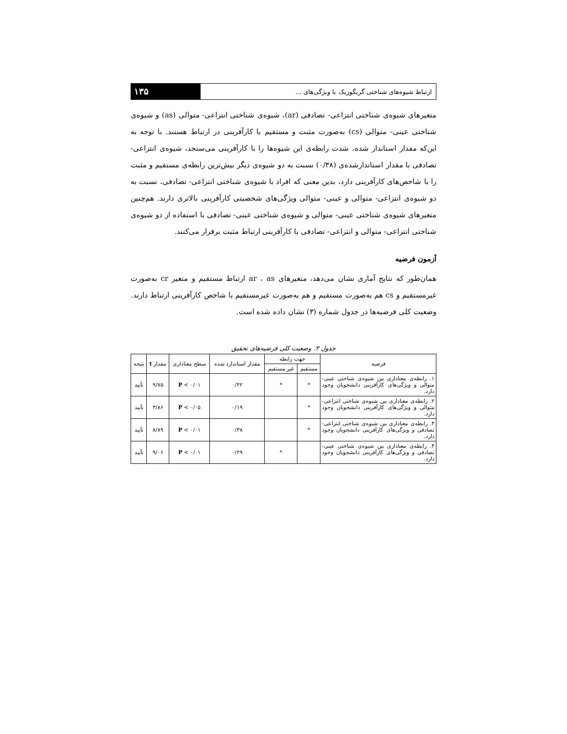۱۳۵ ارتباط شیوه‌های شناختی گریگوریک با ویژگی‌های ...
متغیرهای شیوه‌ی شناختی انتزاعی- تصادفی (ar)، شیوه‌ی شناختی انتزاعی- متوالی (as) و شیوه‌ی شناختی عینی- متوالی (cs) به‌صورت مثبت و مستقیم با کارآفرینی در ارتباط هستند. با توجه به این‌که مقدار استاندار شده، شدت رابطه‌ی این شیوه‌ها را با کارآفرینی می‌سنجد، شیوه‌ی انتزاعی- تصادفی با مقدار استاندارشده‌ی (۰/۳۸) نسبت به دو شیوه‌ی دیگر بیش‌ترین رابطه‌ی مستقیم و مثبت را با شاخص‌های کارآفرینی دارد، بدین معنی که افراد با شیوه‌ی شناختی انتزاعی- تصادفی، نسبت به دو شیوه‌ی انتزاعی- متوالی و عینی- متوالی ویژگی‌های شخصیتی کارآفرینی بالاتری دارند. هم‌چنین متغیرهای شیوه‌ی شناختی عینی- متوالی و شیوه‌ی شناختی عینی- تصادفی با استفاده از دو شیوه‌ی شناختی انتزاعی- متوالی و انتزاعی- تصادفی با کارآفرینی ارتباط مثبت برقرار می‌کنند.
آزمون فرضیه
همان‌طور که نتایج آماری نشان می‌دهد، متغیرهای ar ، as ارتباط مستقیم و متغیر cr به‌صورت غیرمستقیم و cs هم به‌صورت مستقیم و هم به‌صورت غیرمستقیم با شاخص کارآفرینی ارتباط دارند. وضعیت کلی فرضیه‌ها در جدول شماره (۳) نشان داده شده است.
جدول ۳. وضعیت کلی فرضیه‌های تحقیق
| فرضیه | جهت رابطه | | مقدار استاندارد شده | سطح معناداری | مقدار t | نتیجه |
| --- | --- | --- | --- | --- | --- | --- |
| | مستقیم | غیر مستقیم | | | | |
| ۱. رابطه‌ی معناداری بین شیوه‌ی شناختی عینی- متوالی و ویژگی‌های کارآفرینی دانشجویان وجود دارد. | * | * | ۰/۴۲ | P < ۰/۰۱ | ۹/۷۵ | تأیید |
| ۲. رابطه‌ی معناداری بین شیوه‌ی شناختی انتزاعی- متوالی و ویژگی‌های کارآفرینی دانشجویان وجود دارد. | * | | ۰/۱۹ | P < ۰/۰۵ | ۳/۸۶ | تأیید |
| ۳. رابطه‌ی معناداری بین شیوه‌ی شناختی انتزاعی- تصادفی و ویژگی‌های کارآفرینی دانشجویان وجود دارد. | * | | ۰/۳۸ | P < ۰/۰۱ | ۸/۸۹ | تأیید |
| ۴. رابطه‌ی معناداری بین شیوه‌ی شناختی عینی- تصادفی و ویژگی‌های کارآفرینی دانشجویان وجود دارد. | | * | ۰/۲۹ | P < ۰/۰۱ | ۹/۰۶ | تأیید |